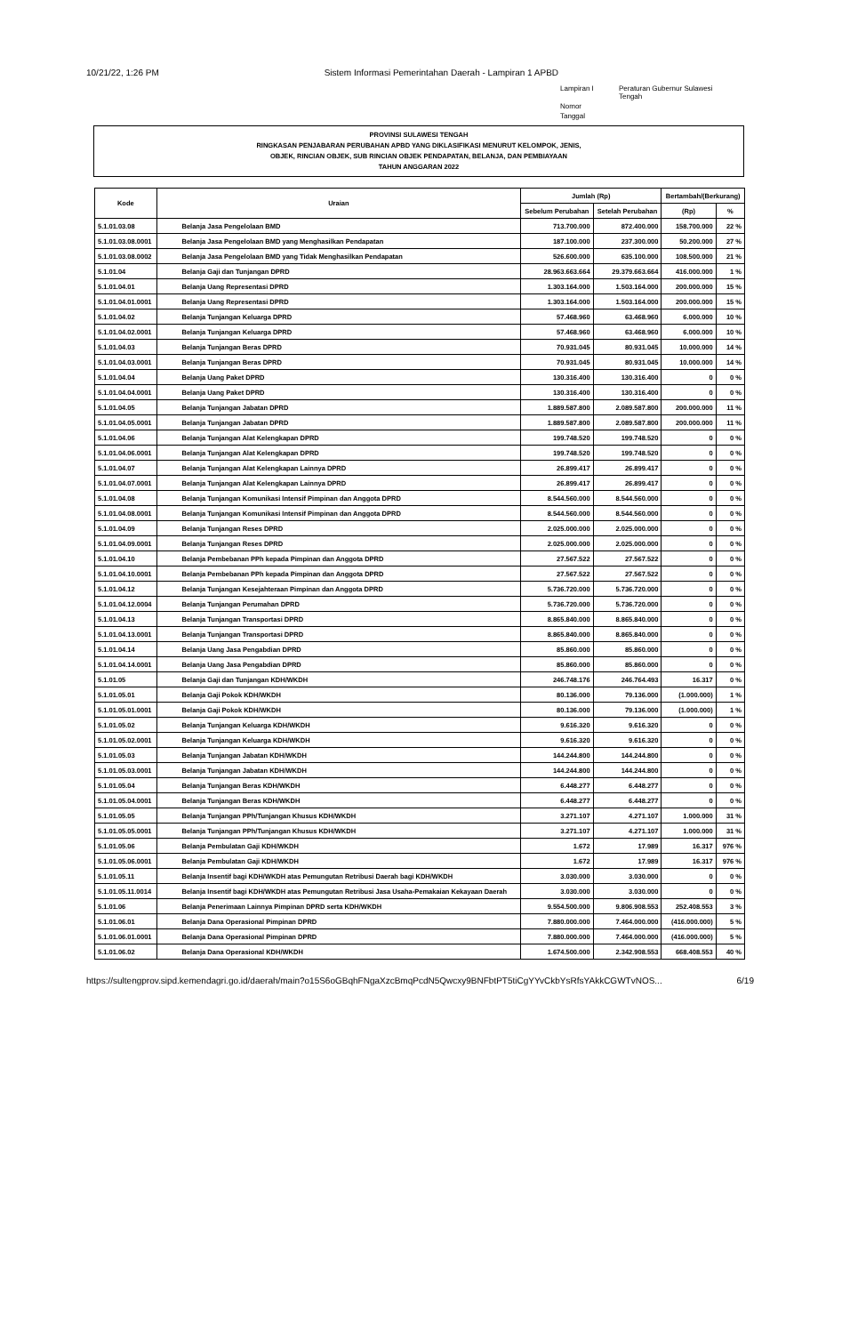10/21/22, 1:26 PM Sistem Informasi Pemerintahan Daerah - Lampiran 1 APBD
Lampiran I Peraturan Gubernur Sulawesi Tengah Nomor Tanggal
PROVINSI SULAWESI TENGAH
RINGKASAN PENJABARAN PERUBAHAN APBD YANG DIKLASIFIKASI MENURUT KELOMPOK, JENIS,
OBJEK, RINCIAN OBJEK, SUB RINCIAN OBJEK PENDAPATAN, BELANJA, DAN PEMBIAYAAN
TAHUN ANGGARAN 2022
| Kode | Uraian | Jumlah (Rp) | | Bertambah/(Berkurang) | |
| --- | --- | --- | --- | --- | --- |
| | | Sebelum Perubahan | Setelah Perubahan | (Rp) | % |
| 5.1.01.03.08 | Belanja Jasa Pengelolaan BMD | 713.700.000 | 872.400.000 | 158.700.000 | 22 % |
| 5.1.01.03.08.0001 | Belanja Jasa Pengelolaan BMD yang Menghasilkan Pendapatan | 187.100.000 | 237.300.000 | 50.200.000 | 27 % |
| 5.1.01.03.08.0002 | Belanja Jasa Pengelolaan BMD yang Tidak Menghasilkan Pendapatan | 526.600.000 | 635.100.000 | 108.500.000 | 21 % |
| 5.1.01.04 | Belanja Gaji dan Tunjangan DPRD | 28.963.663.664 | 29.379.663.664 | 416.000.000 | 1 % |
| 5.1.01.04.01 | Belanja Uang Representasi DPRD | 1.303.164.000 | 1.503.164.000 | 200.000.000 | 15 % |
| 5.1.01.04.01.0001 | Belanja Uang Representasi DPRD | 1.303.164.000 | 1.503.164.000 | 200.000.000 | 15 % |
| 5.1.01.04.02 | Belanja Tunjangan Keluarga DPRD | 57.468.960 | 63.468.960 | 6.000.000 | 10 % |
| 5.1.01.04.02.0001 | Belanja Tunjangan Keluarga DPRD | 57.468.960 | 63.468.960 | 6.000.000 | 10 % |
| 5.1.01.04.03 | Belanja Tunjangan Beras DPRD | 70.931.045 | 80.931.045 | 10.000.000 | 14 % |
| 5.1.01.04.03.0001 | Belanja Tunjangan Beras DPRD | 70.931.045 | 80.931.045 | 10.000.000 | 14 % |
| 5.1.01.04.04 | Belanja Uang Paket DPRD | 130.316.400 | 130.316.400 | 0 | 0 % |
| 5.1.01.04.04.0001 | Belanja Uang Paket DPRD | 130.316.400 | 130.316.400 | 0 | 0 % |
| 5.1.01.04.05 | Belanja Tunjangan Jabatan DPRD | 1.889.587.800 | 2.089.587.800 | 200.000.000 | 11 % |
| 5.1.01.04.05.0001 | Belanja Tunjangan Jabatan DPRD | 1.889.587.800 | 2.089.587.800 | 200.000.000 | 11 % |
| 5.1.01.04.06 | Belanja Tunjangan Alat Kelengkapan DPRD | 199.748.520 | 199.748.520 | 0 | 0 % |
| 5.1.01.04.06.0001 | Belanja Tunjangan Alat Kelengkapan DPRD | 199.748.520 | 199.748.520 | 0 | 0 % |
| 5.1.01.04.07 | Belanja Tunjangan Alat Kelengkapan Lainnya DPRD | 26.899.417 | 26.899.417 | 0 | 0 % |
| 5.1.01.04.07.0001 | Belanja Tunjangan Alat Kelengkapan Lainnya DPRD | 26.899.417 | 26.899.417 | 0 | 0 % |
| 5.1.01.04.08 | Belanja Tunjangan Komunikasi Intensif Pimpinan dan Anggota DPRD | 8.544.560.000 | 8.544.560.000 | 0 | 0 % |
| 5.1.01.04.08.0001 | Belanja Tunjangan Komunikasi Intensif Pimpinan dan Anggota DPRD | 8.544.560.000 | 8.544.560.000 | 0 | 0 % |
| 5.1.01.04.09 | Belanja Tunjangan Reses DPRD | 2.025.000.000 | 2.025.000.000 | 0 | 0 % |
| 5.1.01.04.09.0001 | Belanja Tunjangan Reses DPRD | 2.025.000.000 | 2.025.000.000 | 0 | 0 % |
| 5.1.01.04.10 | Belanja Pembebanan PPh kepada Pimpinan dan Anggota DPRD | 27.567.522 | 27.567.522 | 0 | 0 % |
| 5.1.01.04.10.0001 | Belanja Pembebanan PPh kepada Pimpinan dan Anggota DPRD | 27.567.522 | 27.567.522 | 0 | 0 % |
| 5.1.01.04.12 | Belanja Tunjangan Kesejahteraan Pimpinan dan Anggota DPRD | 5.736.720.000 | 5.736.720.000 | 0 | 0 % |
| 5.1.01.04.12.0004 | Belanja Tunjangan Perumahan DPRD | 5.736.720.000 | 5.736.720.000 | 0 | 0 % |
| 5.1.01.04.13 | Belanja Tunjangan Transportasi DPRD | 8.865.840.000 | 8.865.840.000 | 0 | 0 % |
| 5.1.01.04.13.0001 | Belanja Tunjangan Transportasi DPRD | 8.865.840.000 | 8.865.840.000 | 0 | 0 % |
| 5.1.01.04.14 | Belanja Uang Jasa Pengabdian DPRD | 85.860.000 | 85.860.000 | 0 | 0 % |
| 5.1.01.04.14.0001 | Belanja Uang Jasa Pengabdian DPRD | 85.860.000 | 85.860.000 | 0 | 0 % |
| 5.1.01.05 | Belanja Gaji dan Tunjangan KDH/WKDH | 246.748.176 | 246.764.493 | 16.317 | 0 % |
| 5.1.01.05.01 | Belanja Gaji Pokok KDH/WKDH | 80.136.000 | 79.136.000 | (1.000.000) | 1 % |
| 5.1.01.05.01.0001 | Belanja Gaji Pokok KDH/WKDH | 80.136.000 | 79.136.000 | (1.000.000) | 1 % |
| 5.1.01.05.02 | Belanja Tunjangan Keluarga KDH/WKDH | 9.616.320 | 9.616.320 | 0 | 0 % |
| 5.1.01.05.02.0001 | Belanja Tunjangan Keluarga KDH/WKDH | 9.616.320 | 9.616.320 | 0 | 0 % |
| 5.1.01.05.03 | Belanja Tunjangan Jabatan KDH/WKDH | 144.244.800 | 144.244.800 | 0 | 0 % |
| 5.1.01.05.03.0001 | Belanja Tunjangan Jabatan KDH/WKDH | 144.244.800 | 144.244.800 | 0 | 0 % |
| 5.1.01.05.04 | Belanja Tunjangan Beras KDH/WKDH | 6.448.277 | 6.448.277 | 0 | 0 % |
| 5.1.01.05.04.0001 | Belanja Tunjangan Beras KDH/WKDH | 6.448.277 | 6.448.277 | 0 | 0 % |
| 5.1.01.05.05 | Belanja Tunjangan PPh/Tunjangan Khusus KDH/WKDH | 3.271.107 | 4.271.107 | 1.000.000 | 31 % |
| 5.1.01.05.05.0001 | Belanja Tunjangan PPh/Tunjangan Khusus KDH/WKDH | 3.271.107 | 4.271.107 | 1.000.000 | 31 % |
| 5.1.01.05.06 | Belanja Pembulatan Gaji KDH/WKDH | 1.672 | 17.989 | 16.317 | 976 % |
| 5.1.01.05.06.0001 | Belanja Pembulatan Gaji KDH/WKDH | 1.672 | 17.989 | 16.317 | 976 % |
| 5.1.01.05.11 | Belanja Insentif bagi KDH/WKDH atas Pemungutan Retribusi Daerah bagi KDH/WKDH | 3.030.000 | 3.030.000 | 0 | 0 % |
| 5.1.01.05.11.0014 | Belanja Insentif bagi KDH/WKDH atas Pemungutan Retribusi Jasa Usaha-Pemakaian Kekayaan Daerah | 3.030.000 | 3.030.000 | 0 | 0 % |
| 5.1.01.06 | Belanja Penerimaan Lainnya Pimpinan DPRD serta KDH/WKDH | 9.554.500.000 | 9.806.908.553 | 252.408.553 | 3 % |
| 5.1.01.06.01 | Belanja Dana Operasional Pimpinan DPRD | 7.880.000.000 | 7.464.000.000 | (416.000.000) | 5 % |
| 5.1.01.06.01.0001 | Belanja Dana Operasional Pimpinan DPRD | 7.880.000.000 | 7.464.000.000 | (416.000.000) | 5 % |
| 5.1.01.06.02 | Belanja Dana Operasional KDH/WKDH | 1.674.500.000 | 2.342.908.553 | 668.408.553 | 40 % |
https://sultengprov.sipd.kemendagri.go.id/daerah/main?o15S6oGBqhFNgaXzcBmqPcdN5Qwcxy9BNFbtPT5tiCgYYvCkbYsRfsYAkkCGWTvNOS... 6/19